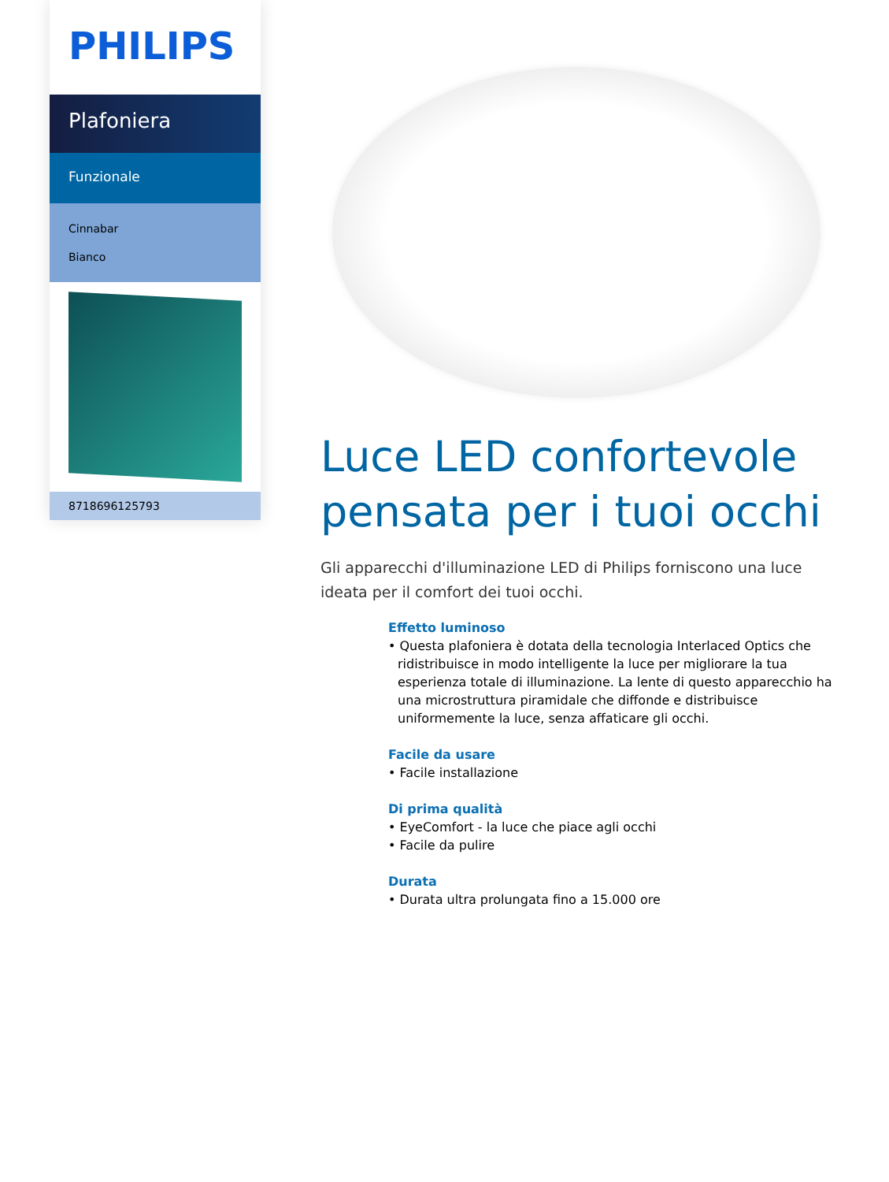PHILIPS
Plafoniera
Funzionale
Cinnabar
Bianco
8718696125793
Luce LED confortevole pensata per i tuoi occhi
Gli apparecchi d'illuminazione LED di Philips forniscono una luce ideata per il comfort dei tuoi occhi.
Effetto luminoso
• Questa plafoniera è dotata della tecnologia Interlaced Optics che ridistribuisce in modo intelligente la luce per migliorare la tua esperienza totale di illuminazione. La lente di questo apparecchio ha una microstruttura piramidale che diffonde e distribuisce uniformemente la luce, senza affaticare gli occhi.
Facile da usare
• Facile installazione
Di prima qualità
• EyeComfort - la luce che piace agli occhi
• Facile da pulire
Durata
• Durata ultra prolungata fino a 15.000 ore